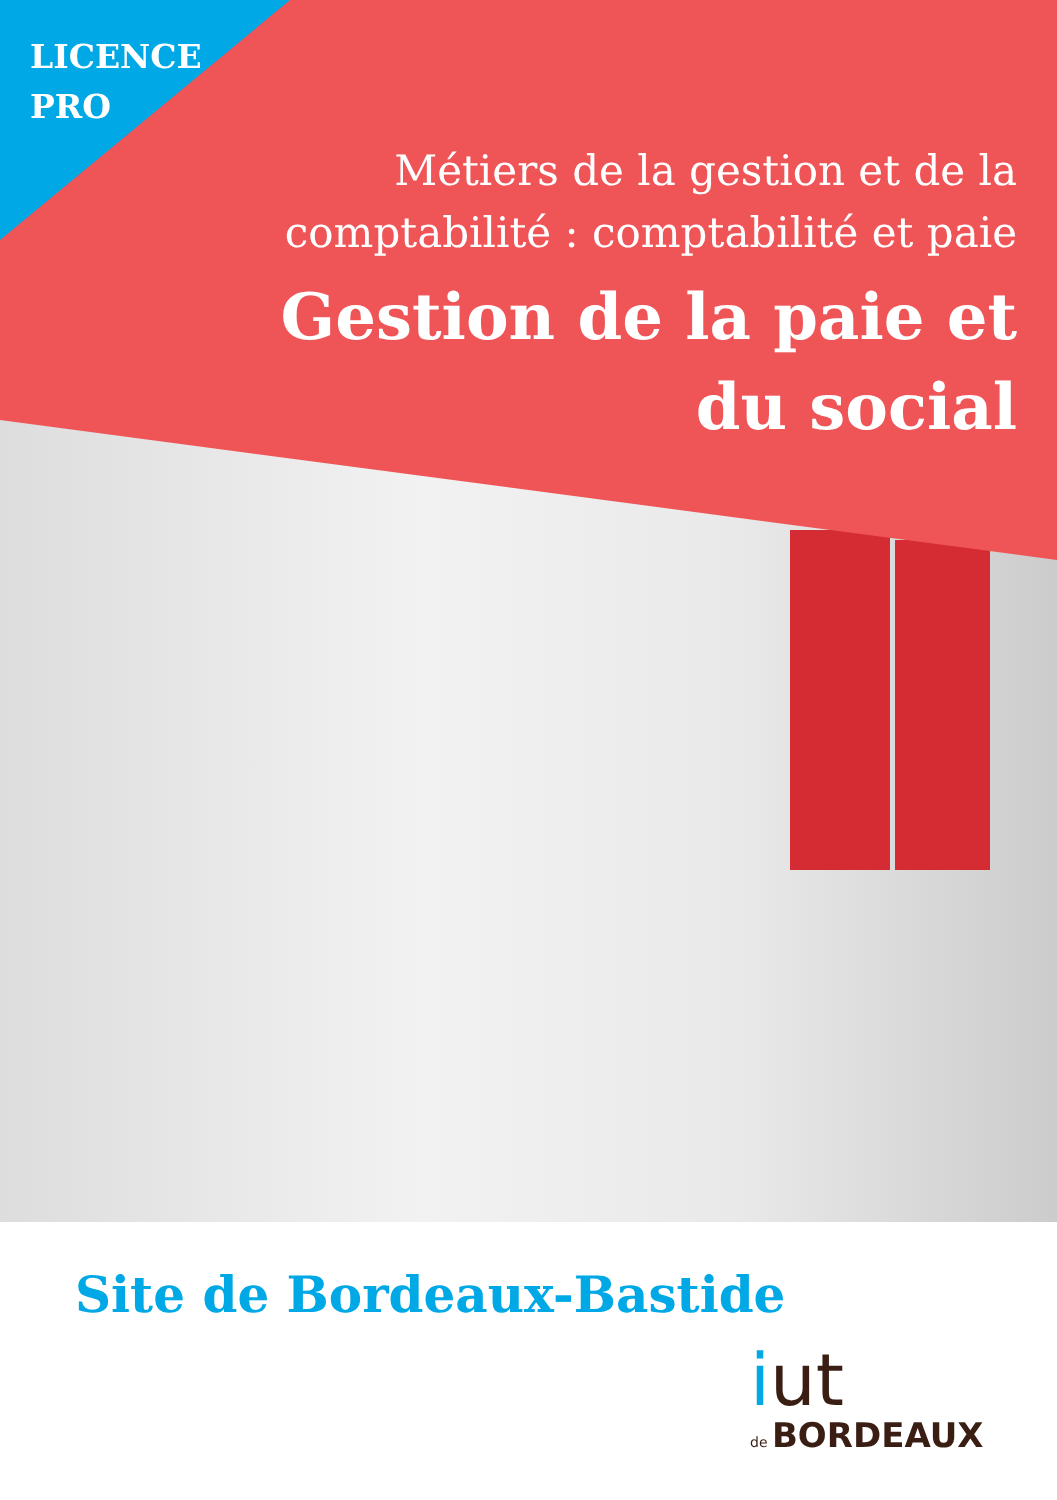LICENCE
PRO
Métiers de la gestion et de la
comptabilité : comptabilité et paie
Gestion de la paie et
du social
Site de Bordeaux-Bastide
iut
de BORDEAUX